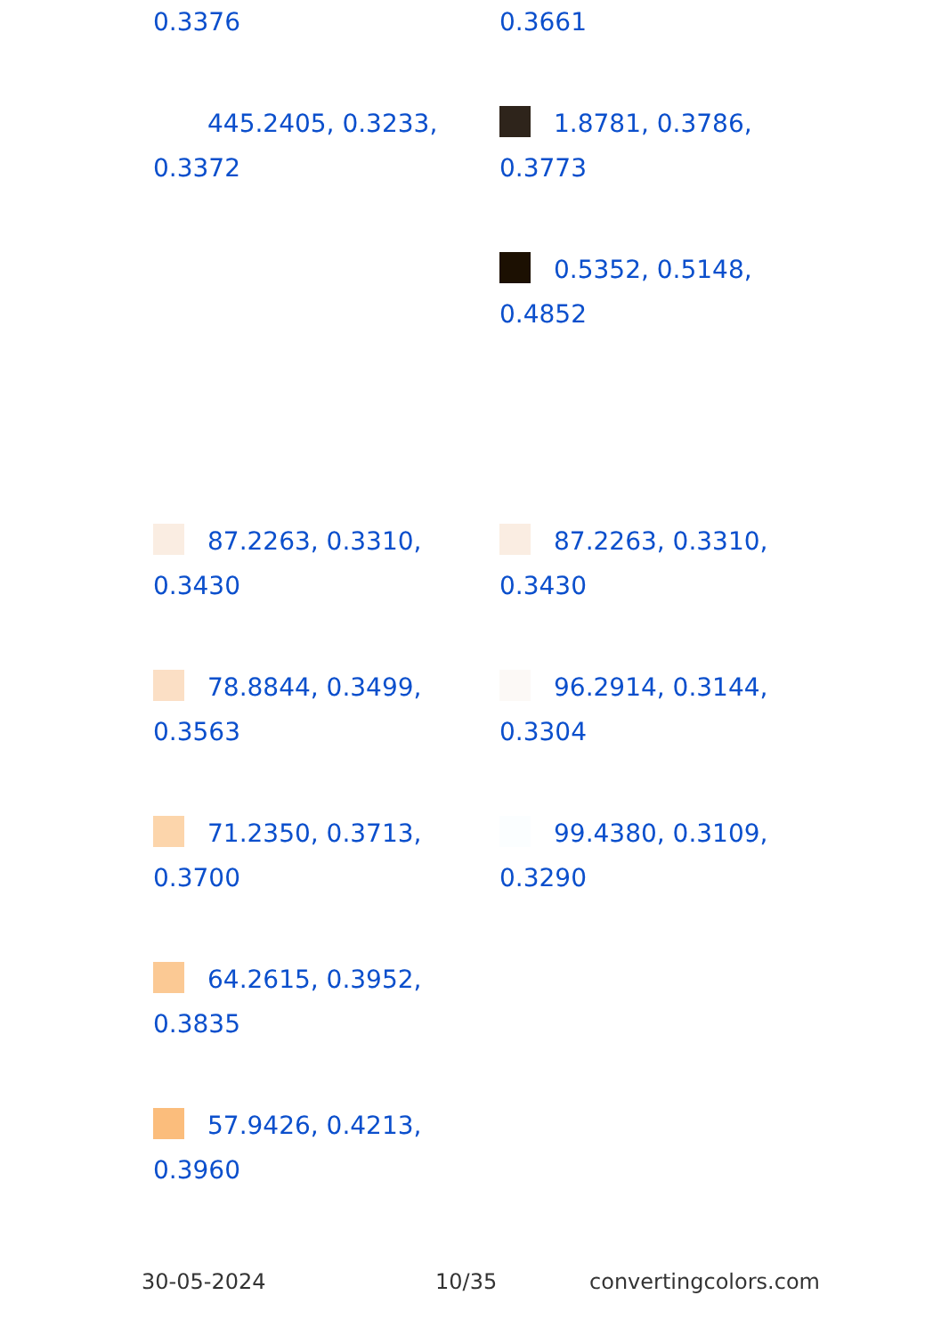0.3376 0.3661
445.2405, 0.3233, 0.3372
1.8781, 0.3786, 0.3773
0.5352, 0.5148, 0.4852
87.2263, 0.3310, 0.3430
87.2263, 0.3310, 0.3430
78.8844, 0.3499, 0.3563
96.2914, 0.3144, 0.3304
71.2350, 0.3713, 0.3700
99.4380, 0.3109, 0.3290
64.2615, 0.3952, 0.3835
57.9426, 0.4213, 0.3960
30-05-2024 10/35 convertingcolors.com